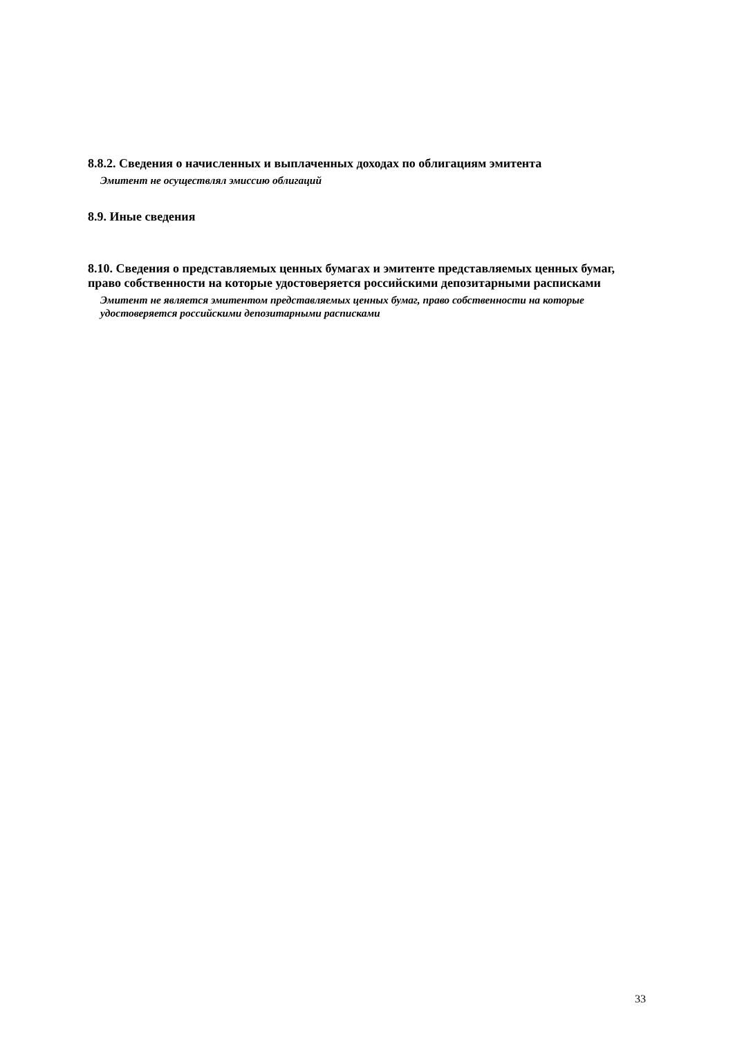8.8.2. Сведения о начисленных и выплаченных доходах по облигациям эмитента
Эмитент не осуществлял эмиссию облигаций
8.9. Иные сведения
8.10. Сведения о представляемых ценных бумагах и эмитенте представляемых ценных бумаг, право собственности на которые удостоверяется российскими депозитарными расписками
Эмитент не является эмитентом представляемых ценных бумаг, право собственности на которые удостоверяется российскими депозитарными расписками
33